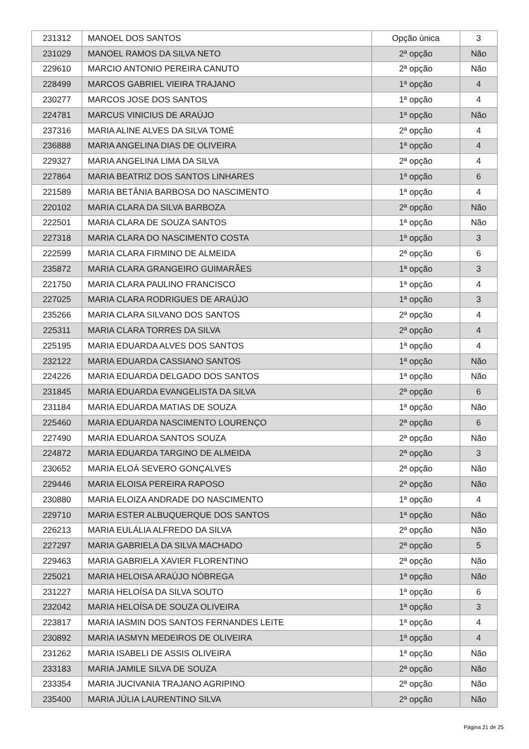| 231312 | MANOEL DOS SANTOS | Opção única | 3 |
| 231029 | MANOEL RAMOS DA SILVA NETO | 2ª opção | Não |
| 229610 | MARCIO ANTONIO PEREIRA CANUTO | 2ª opção | Não |
| 228499 | MARCOS GABRIEL VIEIRA TRAJANO | 1ª opção | 4 |
| 230277 | MARCOS JOSE DOS SANTOS | 1ª opção | 4 |
| 224781 | MARCUS VINICIUS DE ARAÚJO | 1ª opção | Não |
| 237316 | MARIA ALINE ALVES DA SILVA TOMÉ | 2ª opção | 4 |
| 236888 | MARIA ANGELINA DIAS DE OLIVEIRA | 1ª opção | 4 |
| 229327 | MARIA ANGELINA LIMA DA SILVA | 2ª opção | 4 |
| 227864 | MARIA BEATRIZ DOS SANTOS LINHARES | 1ª opção | 6 |
| 221589 | MARIA BETÂNIA BARBOSA DO NASCIMENTO | 1ª opção | 4 |
| 220102 | MARIA CLARA DA SILVA BARBOZA | 2ª opção | Não |
| 222501 | MARIA CLARA DE SOUZA SANTOS | 1ª opção | Não |
| 227318 | MARIA CLARA DO NASCIMENTO COSTA | 1ª opção | 3 |
| 222599 | MARIA CLARA FIRMINO DE ALMEIDA | 2ª opção | 6 |
| 235872 | MARIA CLARA GRANGEIRO GUIMARÃES | 1ª opção | 3 |
| 221750 | MARIA CLARA PAULINO FRANCISCO | 1ª opção | 4 |
| 227025 | MARIA CLARA RODRIGUES DE ARAÚJO | 1ª opção | 3 |
| 235266 | MARIA CLARA SILVANO DOS SANTOS | 2ª opção | 4 |
| 225311 | MARIA CLARA TORRES DA SILVA | 2ª opção | 4 |
| 225195 | MARIA EDUARDA ALVES DOS SANTOS | 1ª opção | 4 |
| 232122 | MARIA EDUARDA CASSIANO SANTOS | 1ª opção | Não |
| 224226 | MARIA EDUARDA DELGADO DOS SANTOS | 1ª opção | Não |
| 231845 | MARIA EDUARDA EVANGELISTA DA SILVA | 2ª opção | 6 |
| 231184 | MARIA EDUARDA MATIAS DE SOUZA | 1ª opção | Não |
| 225460 | MARIA EDUARDA NASCIMENTO LOURENÇO | 2ª opção | 6 |
| 227490 | MARIA EDUARDA SANTOS SOUZA | 2ª opção | Não |
| 224872 | MARIA EDUARDA TARGINO DE ALMEIDA | 2ª opção | 3 |
| 230652 | MARIA ELOÁ SEVERO GONÇALVES | 2ª opção | Não |
| 229446 | MARIA ELOISA PEREIRA RAPOSO | 2ª opção | Não |
| 230880 | MARIA ELOIZA ANDRADE DO NASCIMENTO | 1ª opção | 4 |
| 229710 | MARIA ESTER ALBUQUERQUE DOS SANTOS | 1ª opção | Não |
| 226213 | MARIA EULÁLIA ALFREDO DA SILVA | 2ª opção | Não |
| 227297 | MARIA GABRIELA DA SILVA MACHADO | 2ª opção | 5 |
| 229463 | MARIA GABRIELA XAVIER FLORENTINO | 2ª opção | Não |
| 225021 | MARIA HELOISA ARAÚJO NÓBREGA | 1ª opção | Não |
| 231227 | MARIA HELOÍSA DA SILVA SOUTO | 1ª opção | 6 |
| 232042 | MARIA HELOÍSA DE SOUZA OLIVEIRA | 1ª opção | 3 |
| 223817 | MARIA IASMIN DOS SANTOS FERNANDES LEITE | 1ª opção | 4 |
| 230892 | MARIA IASMYN MEDEIROS DE OLIVEIRA | 1ª opção | 4 |
| 231262 | MARIA ISABELI DE ASSIS OLIVEIRA | 1ª opção | Não |
| 233183 | MARIA JAMILE SILVA DE SOUZA | 2ª opção | Não |
| 233354 | MARIA JUCIVANIA TRAJANO AGRIPINO | 2ª opção | Não |
| 235400 | MARIA JÚLIA LAURENTINO SILVA | 2ª opção | Não |
Página 21 de 25